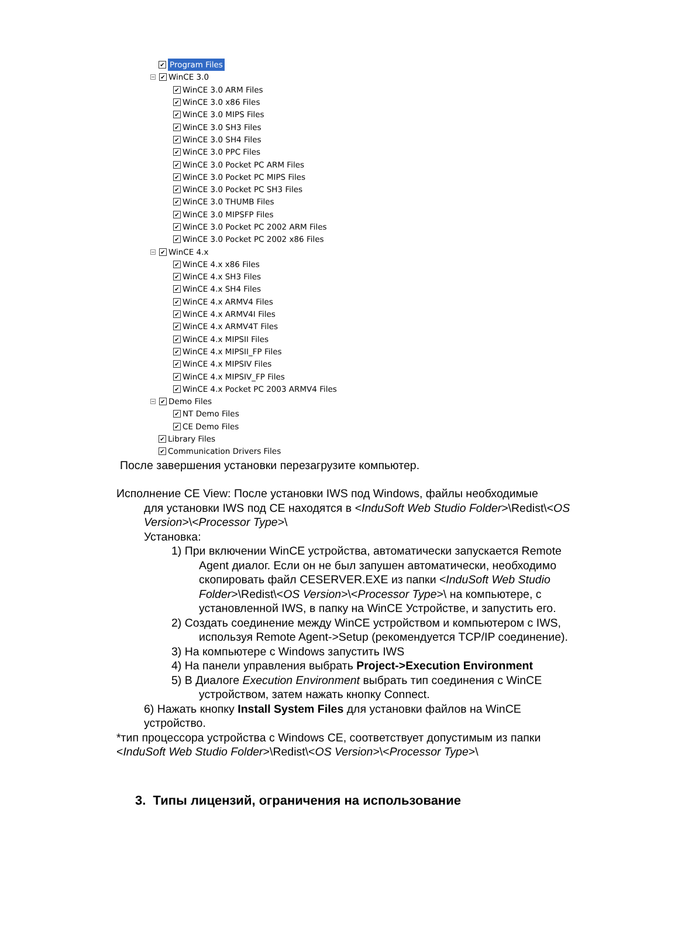✔ Program Files
− ✔ WinCE 3.0
✔ WinCE 3.0 ARM Files
✔ WinCE 3.0 x86 Files
✔ WinCE 3.0 MIPS Files
✔ WinCE 3.0 SH3 Files
✔ WinCE 3.0 SH4 Files
✔ WinCE 3.0 PPC Files
✔ WinCE 3.0 Pocket PC ARM Files
✔ WinCE 3.0 Pocket PC MIPS Files
✔ WinCE 3.0 Pocket PC SH3 Files
✔ WinCE 3.0 THUMB Files
✔ WinCE 3.0 MIPSFP Files
✔ WinCE 3.0 Pocket PC 2002 ARM Files
✔ WinCE 3.0 Pocket PC 2002 x86 Files
− ✔ WinCE 4.x
✔ WinCE 4.x x86 Files
✔ WinCE 4.x SH3 Files
✔ WinCE 4.x SH4 Files
✔ WinCE 4.x ARMV4 Files
✔ WinCE 4.x ARMV4I Files
✔ WinCE 4.x ARMV4T Files
✔ WinCE 4.x MIPSII Files
✔ WinCE 4.x MIPSII_FP Files
✔ WinCE 4.x MIPSIV Files
✔ WinCE 4.x MIPSIV_FP Files
✔ WinCE 4.x Pocket PC 2003 ARMV4 Files
− ✔ Demo Files
✔ NT Demo Files
✔ CE Demo Files
✔ Library Files
✔ Communication Drivers Files
После завершения установки перезагрузите компьютер.
Исполнение CE View: После установки IWS под Windows, файлы необходимые
для установки IWS под CE находятся в <InduSoft Web Studio Folder>\Redist\<OS Version>\<Processor Type>\
Установка:
1) При включении WinCE устройства, автоматически запускается Remote Agent диалог. Если он не был запушен автоматически, необходимо скопировать файл CESERVER.EXE из папки <InduSoft Web Studio Folder>\Redist\<OS Version>\<Processor Type>\ на компьютере, с установленной IWS, в папку на WinCE Устройстве, и запустить его.
2) Создать соединение между WinCE устройством и компьютером с IWS, используя Remote Agent->Setup (рекомендуется TCP/IP соединение).
3) На компьютере с Windows запустить IWS
4) На панели управления выбрать Project->Execution Environment
5) В Диалоге Execution Environment выбрать тип соединения с WinCE устройством, затем нажать кнопку Connect.
6) Нажать кнопку Install System Files для установки файлов на WinCE устройство.
*тип процессора устройства с Windows CE, соответствует допустимым из папки <InduSoft Web Studio Folder>\Redist\<OS Version>\<Processor Type>\
3. Типы лицензий, ограничения на использование